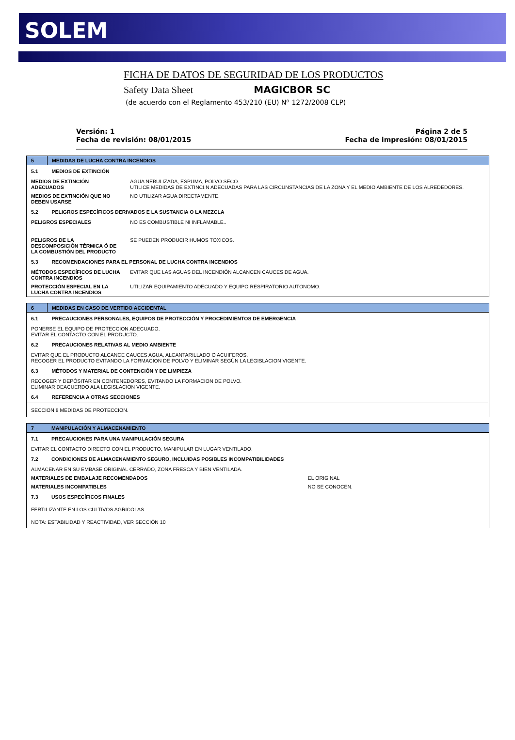SOLEM
FICHA DE DATOS DE SEGURIDAD DE LOS PRODUCTOS
Safety Data Sheet MAGICBOR SC
(de acuerdo con el Reglamento 453/210 (EU) Nº 1272/2008 CLP)
Versión: 1
Fecha de revisión: 08/01/2015
Página 2 de 5
Fecha de impresión: 08/01/2015
| 5 | MEDIDAS DE LUCHA CONTRA INCENDIOS | |
| 5.1 | MEDIOS DE EXTINCIÓN | |
| MEDIOS DE EXTINCIÓN ADECUADOS | | AGUA NEBULIZADA, ESPUMA, POLVO SECO. UTILICE MEDIDAS DE EXTINCI.N ADECUADAS PARA LAS CIRCUNSTANCIAS DE LA ZONA Y EL MEDIO AMBIENTE DE LOS ALREDEDORES. |
| MEDIOS DE EXTINCIÓN QUE NO DEBEN USARSE | | NO UTILIZAR AGUA DIRECTAMENTE. |
| 5.2 | PELIGROS ESPECÍFICOS DERIVADOS E LA SUSTANCIA O LA MEZCLA | |
| PELIGROS ESPECIALES | | NO ES COMBUSTIBLE NI INFLAMABLE.. |
| PELIGROS DE LA DESCOMPOSICIÓN TÉRMICA Ó DE LA COMBUSTIÓN DEL PRODUCTO | | SE PUEDEN PRODUCIR HUMOS TOXICOS. |
| 5.3 | RECOMENDACIONES PARA EL PERSONAL DE LUCHA CONTRA INCENDIOS | |
| MÉTODOS ESPECÍFICOS DE LUCHA CONTRA INCENDIOS | | EVITAR QUE LAS AGUAS DEL INCENDIÓN ALCANCEN CAUCES DE AGUA. |
| PROTECCIÓN ESPECIAL EN LA LUCHA CONTRA INCENDIOS | | UTILIZAR EQUIPAMIENTO ADECUADO Y EQUIPO RESPIRATORIO AUTONOMO. |
| 6 | MEDIDAS EN CASO DE VERTIDO ACCIDENTAL |
| 6.1 | PRECAUCIONES PERSONALES, EQUIPOS DE PROTECCIÓN Y PROCEDIMIENTOS DE EMERGENCIA |
| PONERSE EL EQUIPO DE PROTECCION ADECUADO. EVITAR EL CONTACTO CON EL PRODUCTO. | |
| 6.2 | PRECAUCIONES RELATIVAS AL MEDIO AMBIENTE |
| EVITAR QUE EL PRODUCTO ALCANCE CAUCES AGUA, ALCANTARILLADO O ACUIFEROS. RECOGER EL PRODUCTO EVITANDO LA FORMACION DE POLVO Y ELIMINAR SEGÚN LA LEGISLACION VIGENTE. | |
| 6.3 | MÉTODOS Y MATERIAL DE CONTENCIÓN Y DE LIMPIEZA |
| RECOGER Y DEPÒSITAR EN CONTENEDORES, EVITANDO LA FORMACION DE POLVO. ELIMINAR DEACUERDO ALA LEGISLACION VIGENTE. | |
| 6.4 | REFERENCIA A OTRAS SECCIONES |
| SECCION 8 MEDIDAS DE PROTECCION. | |
| 7 | MANIPULACIÓN Y ALMACENAMIENTO | |
| 7.1 | PRECAUCIONES PARA UNA MANIPULACIÓN SEGURA | |
| EVITAR EL CONTACTO DIRECTO CON EL PRODUCTO, MANIPULAR EN LUGAR VENTILADO. | | |
| 7.2 | CONDICIONES DE ALMACENAMIENTO SEGURO, INCLUIDAS POSIBLES INCOMPATIBILIDADES | |
| ALMACENAR EN SU EMBASE ORIGINAL CERRADO, ZONA FRESCA Y BIEN VENTILADA. | | |
| MATERIALES DE EMBALAJE RECOMENDADOS | | EL ORIGINAL |
| MATERIALES INCOMPATIBLES | | NO SE CONOCEN. |
| 7.3 | USOS ESPECÍFICOS FINALES | |
| FERTILIZANTE EN LOS CULTIVOS AGRICOLAS. | | |
| NOTA: ESTABILIDAD Y REACTIVIDAD, VER SECCIÓN 10 | | |